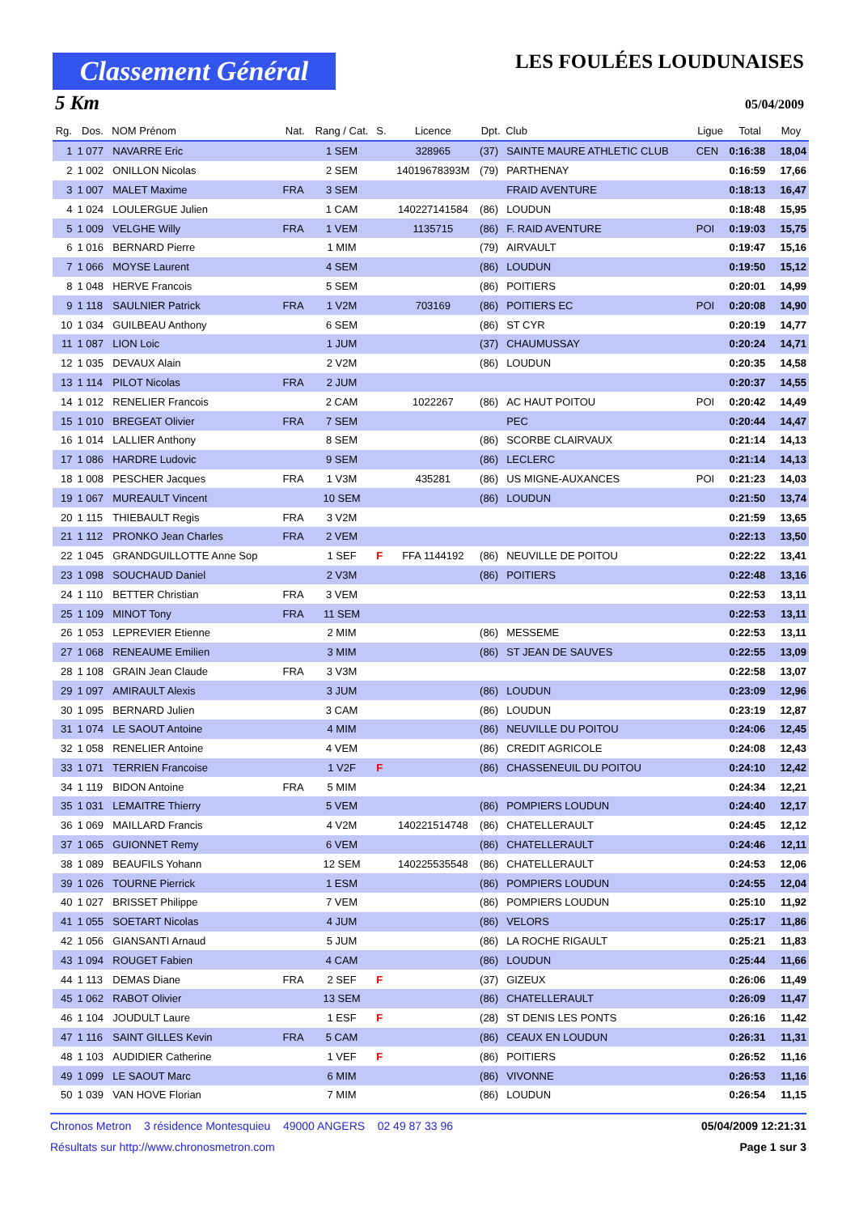Classement Général
LES FOULÉES LOUDUNAISES
5 Km 05/04/2009
| Rg. | Dos. | NOM Prénom | Nat. | Rang / Cat. | S. | Licence | Dpt. | Club | Ligue | Total | Moy |
| --- | --- | --- | --- | --- | --- | --- | --- | --- | --- | --- | --- |
| 1 | 1 077 | NAVARRE Eric | | 1 SEM | | 328965 | (37) | SAINTE MAURE ATHLETIC CLUB | CEN | 0:16:38 | 18,04 |
| 2 | 1 002 | ONILLON Nicolas | | 2 SEM | | 14019678393M | (79) | PARTHENAY | | 0:16:59 | 17,66 |
| 3 | 1 007 | MALET Maxime | FRA | 3 SEM | | | | FRAID AVENTURE | | 0:18:13 | 16,47 |
| 4 | 1 024 | LOULERGUE Julien | | 1 CAM | | 140227141584 | (86) | LOUDUN | | 0:18:48 | 15,95 |
| 5 | 1 009 | VELGHE Willy | FRA | 1 VEM | | 1135715 | (86) | F. RAID AVENTURE | POI | 0:19:03 | 15,75 |
| 6 | 1 016 | BERNARD Pierre | | 1 MIM | | | (79) | AIRVAULT | | 0:19:47 | 15,16 |
| 7 | 1 066 | MOYSE Laurent | | 4 SEM | | | (86) | LOUDUN | | 0:19:50 | 15,12 |
| 8 | 1 048 | HERVE Francois | | 5 SEM | | | (86) | POITIERS | | 0:20:01 | 14,99 |
| 9 | 1 118 | SAULNIER Patrick | FRA | 1 V2M | | 703169 | (86) | POITIERS EC | POI | 0:20:08 | 14,90 |
| 10 | 1 034 | GUILBEAU Anthony | | 6 SEM | | | (86) | ST CYR | | 0:20:19 | 14,77 |
| 11 | 1 087 | LION Loic | | 1 JUM | | | (37) | CHAUMUSSAY | | 0:20:24 | 14,71 |
| 12 | 1 035 | DEVAUX Alain | | 2 V2M | | | (86) | LOUDUN | | 0:20:35 | 14,58 |
| 13 | 1 114 | PILOT Nicolas | FRA | 2 JUM | | | | | | 0:20:37 | 14,55 |
| 14 | 1 012 | RENELIER Francois | | 2 CAM | | 1022267 | (86) | AC HAUT POITOU | POI | 0:20:42 | 14,49 |
| 15 | 1 010 | BREGEAT Olivier | FRA | 7 SEM | | | | PEC | | 0:20:44 | 14,47 |
| 16 | 1 014 | LALLIER Anthony | | 8 SEM | | | (86) | SCORBE CLAIRVAUX | | 0:21:14 | 14,13 |
| 17 | 1 086 | HARDRE Ludovic | | 9 SEM | | | (86) | LECLERC | | 0:21:14 | 14,13 |
| 18 | 1 008 | PESCHER Jacques | FRA | 1 V3M | | 435281 | (86) | US MIGNE-AUXANCES | POI | 0:21:23 | 14,03 |
| 19 | 1 067 | MUREAULT Vincent | | 10 SEM | | | (86) | LOUDUN | | 0:21:50 | 13,74 |
| 20 | 1 115 | THIEBAULT Regis | FRA | 3 V2M | | | | | | 0:21:59 | 13,65 |
| 21 | 1 112 | PRONKO Jean Charles | FRA | 2 VEM | | | | | | 0:22:13 | 13,50 |
| 22 | 1 045 | GRANDGUILLOTTE Anne Sop | | 1 SEF | F | FFA 1144192 | (86) | NEUVILLE DE POITOU | | 0:22:22 | 13,41 |
| 23 | 1 098 | SOUCHAUD Daniel | | 2 V3M | | | (86) | POITIERS | | 0:22:48 | 13,16 |
| 24 | 1 110 | BETTER Christian | FRA | 3 VEM | | | | | | 0:22:53 | 13,11 |
| 25 | 1 109 | MINOT Tony | FRA | 11 SEM | | | | | | 0:22:53 | 13,11 |
| 26 | 1 053 | LEPREVIER Etienne | | 2 MIM | | | (86) | MESSEME | | 0:22:53 | 13,11 |
| 27 | 1 068 | RENEAUME Emilien | | 3 MIM | | | (86) | ST JEAN DE SAUVES | | 0:22:55 | 13,09 |
| 28 | 1 108 | GRAIN Jean Claude | FRA | 3 V3M | | | | | | 0:22:58 | 13,07 |
| 29 | 1 097 | AMIRAULT Alexis | | 3 JUM | | | (86) | LOUDUN | | 0:23:09 | 12,96 |
| 30 | 1 095 | BERNARD Julien | | 3 CAM | | | (86) | LOUDUN | | 0:23:19 | 12,87 |
| 31 | 1 074 | LE SAOUT Antoine | | 4 MIM | | | (86) | NEUVILLE DU POITOU | | 0:24:06 | 12,45 |
| 32 | 1 058 | RENELIER Antoine | | 4 VEM | | | (86) | CREDIT AGRICOLE | | 0:24:08 | 12,43 |
| 33 | 1 071 | TERRIEN Francoise | | 1 V2F | F | | (86) | CHASSENEUIL DU POITOU | | 0:24:10 | 12,42 |
| 34 | 1 119 | BIDON Antoine | FRA | 5 MIM | | | | | | 0:24:34 | 12,21 |
| 35 | 1 031 | LEMAITRE Thierry | | 5 VEM | | | (86) | POMPIERS LOUDUN | | 0:24:40 | 12,17 |
| 36 | 1 069 | MAILLARD Francis | | 4 V2M | | 140221514748 | (86) | CHATELLERAULT | | 0:24:45 | 12,12 |
| 37 | 1 065 | GUIONNET Remy | | 6 VEM | | | (86) | CHATELLERAULT | | 0:24:46 | 12,11 |
| 38 | 1 089 | BEAUFILS Yohann | | 12 SEM | | 140225535548 | (86) | CHATELLERAULT | | 0:24:53 | 12,06 |
| 39 | 1 026 | TOURNE Pierrick | | 1 ESM | | | (86) | POMPIERS LOUDUN | | 0:24:55 | 12,04 |
| 40 | 1 027 | BRISSET Philippe | | 7 VEM | | | (86) | POMPIERS LOUDUN | | 0:25:10 | 11,92 |
| 41 | 1 055 | SOETART Nicolas | | 4 JUM | | | (86) | VELORS | | 0:25:17 | 11,86 |
| 42 | 1 056 | GIANSANTI Arnaud | | 5 JUM | | | (86) | LA ROCHE RIGAULT | | 0:25:21 | 11,83 |
| 43 | 1 094 | ROUGET Fabien | | 4 CAM | | | (86) | LOUDUN | | 0:25:44 | 11,66 |
| 44 | 1 113 | DEMAS Diane | FRA | 2 SEF | F | | (37) | GIZEUX | | 0:26:06 | 11,49 |
| 45 | 1 062 | RABOT Olivier | | 13 SEM | | | (86) | CHATELLERAULT | | 0:26:09 | 11,47 |
| 46 | 1 104 | JOUDULT Laure | | 1 ESF | F | | (28) | ST DENIS LES PONTS | | 0:26:16 | 11,42 |
| 47 | 1 116 | SAINT GILLES Kevin | FRA | 5 CAM | | | (86) | CEAUX EN LOUDUN | | 0:26:31 | 11,31 |
| 48 | 1 103 | AUDIDIER Catherine | | 1 VEF | F | | (86) | POITIERS | | 0:26:52 | 11,16 |
| 49 | 1 099 | LE SAOUT Marc | | 6 MIM | | | (86) | VIVONNE | | 0:26:53 | 11,16 |
| 50 | 1 039 | VAN HOVE Florian | | 7 MIM | | | (86) | LOUDUN | | 0:26:54 | 11,15 |
Chronos Metron 3 résidence Montesquieu 49000 ANGERS 02 49 87 33 96 05/04/2009 12:21:31
Résultats sur http://www.chronosmetron.com Page 1 sur 3